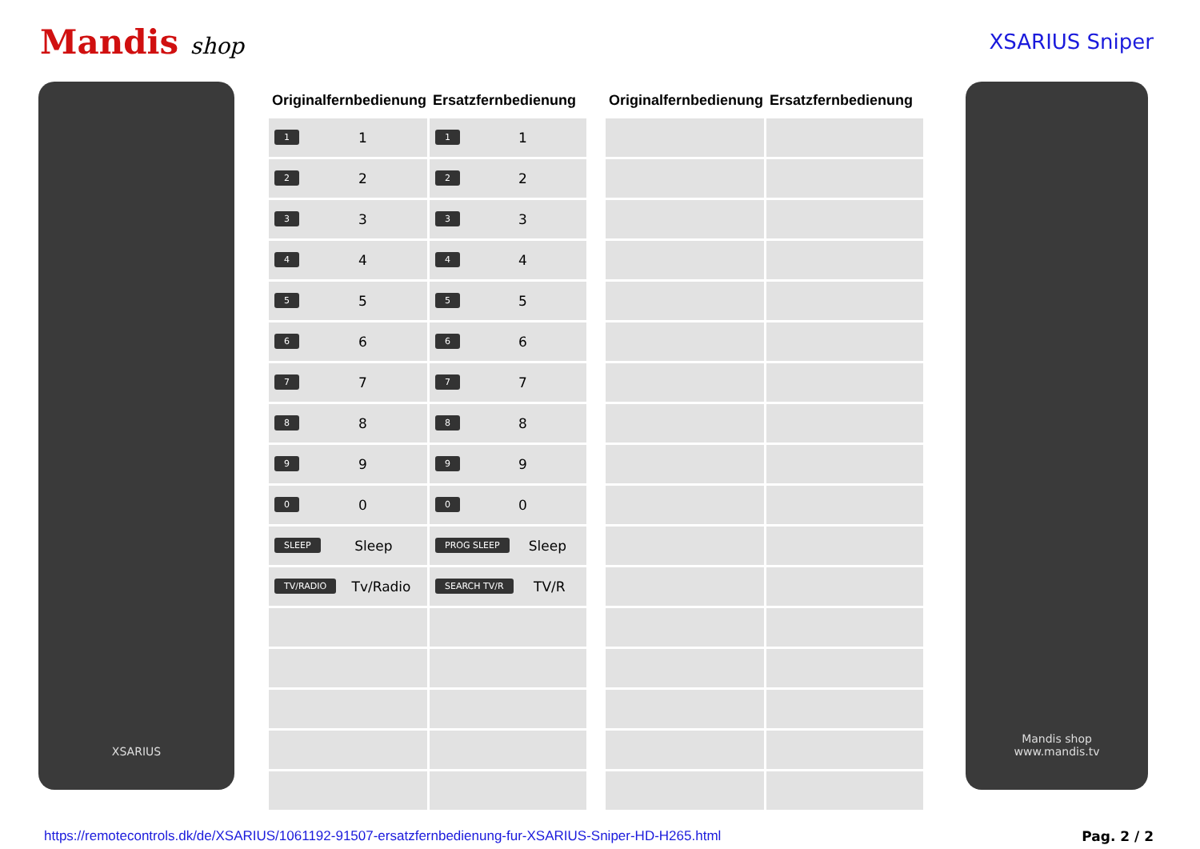Mandis shop XSARIUS Sniper
XSARIUS
| Originalfernbedienung | Ersatzfernbedienung |
| --- | --- |
| 1 1 | 1 1 |
| 2 2 | 2 2 |
| 3 3 | 3 3 |
| 4 4 | 4 4 |
| 5 5 | 5 5 |
| 6 6 | 6 6 |
| 7 7 | 7 7 |
| 8 8 | 8 8 |
| 9 9 | 9 9 |
| 0 0 | 0 0 |
| SLEEP Sleep | PROG SLEEP Sleep |
| TV/RADIO Tv/Radio | SEARCH TV/R TV/R |
| Originalfernbedienung | Ersatzfernbedienung |
| --- | --- |
Mandis shop
www.mandis.tv
https://remotecontrols.dk/de/XSARIUS/1061192-91507-ersatzfernbedienung-fur-XSARIUS-Sniper-HD-H265.html Pag. 2 / 2